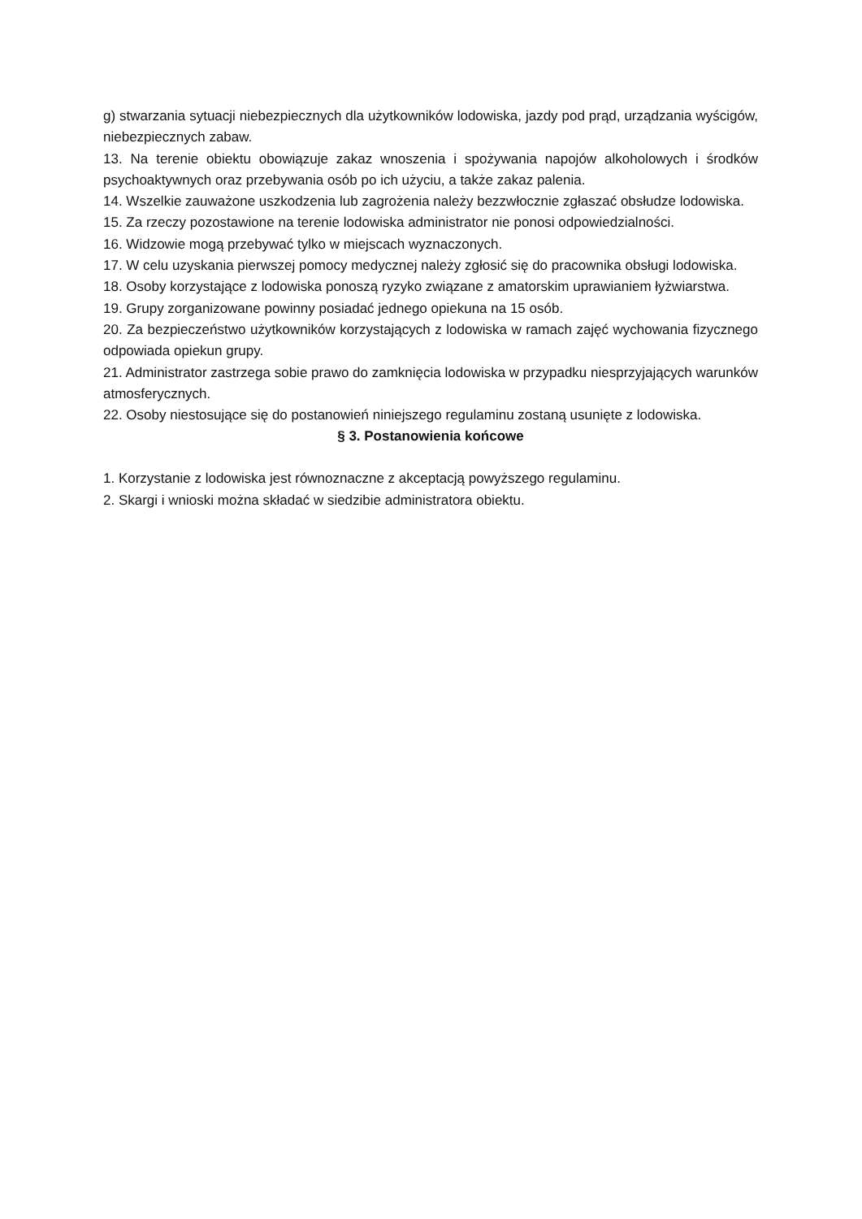g) stwarzania sytuacji niebezpiecznych dla użytkowników lodowiska, jazdy pod prąd, urządzania wyścigów, niebezpiecznych zabaw.
13. Na terenie obiektu obowiązuje zakaz wnoszenia i spożywania napojów alkoholowych i środków psychoaktywnych oraz przebywania osób po ich użyciu, a także zakaz palenia.
14. Wszelkie zauważone uszkodzenia lub zagrożenia należy bezzwłocznie zgłaszać obsłudze lodowiska.
15. Za rzeczy pozostawione na terenie lodowiska administrator nie ponosi odpowiedzialności.
16. Widzowie mogą przebywać tylko w miejscach wyznaczonych.
17. W celu uzyskania pierwszej pomocy medycznej należy zgłosić się do pracownika obsługi lodowiska.
18. Osoby korzystające z lodowiska ponoszą ryzyko związane z amatorskim uprawianiem łyżwiarstwa.
19. Grupy zorganizowane powinny posiadać jednego opiekuna na 15 osób.
20. Za bezpieczeństwo użytkowników korzystających z lodowiska w ramach zajęć wychowania fizycznego odpowiada opiekun grupy.
21. Administrator zastrzega sobie prawo do zamknięcia lodowiska w przypadku niesprzyjających warunków atmosferycznych.
22. Osoby niestosujące się do postanowień niniejszego regulaminu zostaną usunięte z lodowiska.
§ 3. Postanowienia końcowe
1. Korzystanie z lodowiska jest równoznaczne z akceptacją powyższego regulaminu.
2. Skargi i wnioski można składać w siedzibie administratora obiektu.